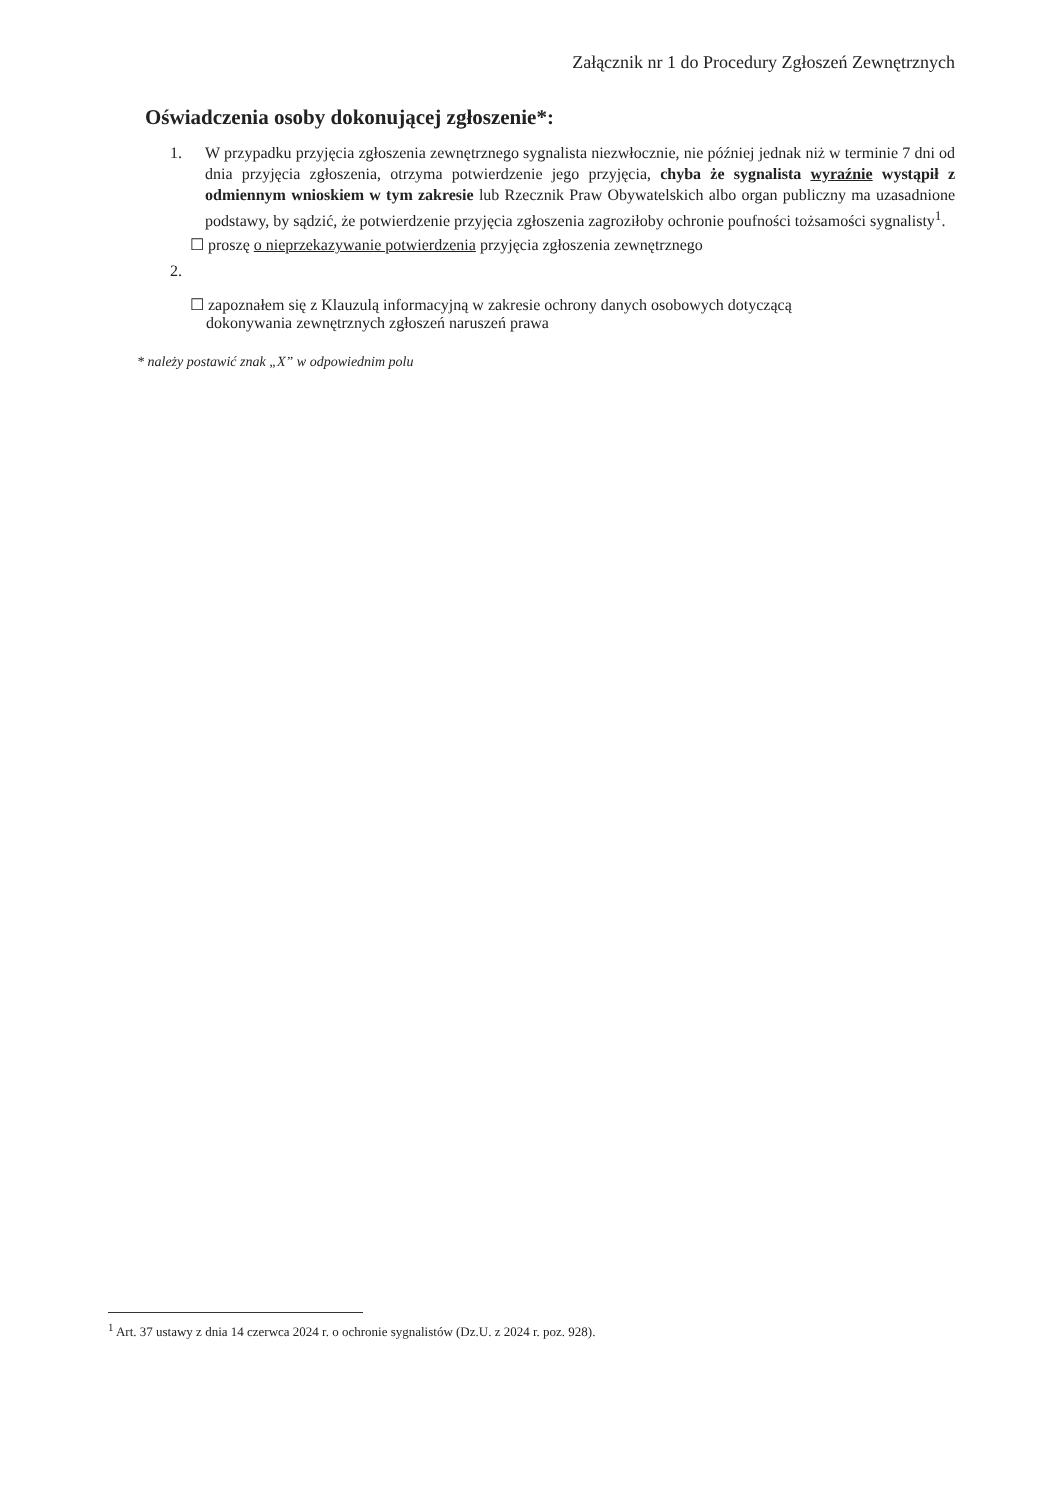Załącznik nr 1 do Procedury Zgłoszeń Zewnętrznych
Oświadczenia osoby dokonującej zgłoszenie*:
1. W przypadku przyjęcia zgłoszenia zewnętrznego sygnalista niezwłocznie, nie później jednak niż w terminie 7 dni od dnia przyjęcia zgłoszenia, otrzyma potwierdzenie jego przyjęcia, chyba że sygnalista wyraźnie wystąpił z odmiennym wnioskiem w tym zakresie lub Rzecznik Praw Obywatelskich albo organ publiczny ma uzasadnione podstawy, by sądzić, że potwierdzenie przyjęcia zgłoszenia zagroziłoby ochronie poufności tożsamości sygnalisty<sup>1</sup>.
☐ proszę o nieprzekazywanie potwierdzenia przyjęcia zgłoszenia zewnętrznego
2.
☐ zapoznałem się z Klauzulą informacyjną w zakresie ochrony danych osobowych dotyczącą
dokonywania zewnętrznych zgłoszeń naruszeń prawa
* należy postawić znak „X” w odpowiednim polu
<sup>1</sup> Art. 37 ustawy z dnia 14 czerwca 2024 r. o ochronie sygnalistów (Dz.U. z 2024 r. poz. 928).